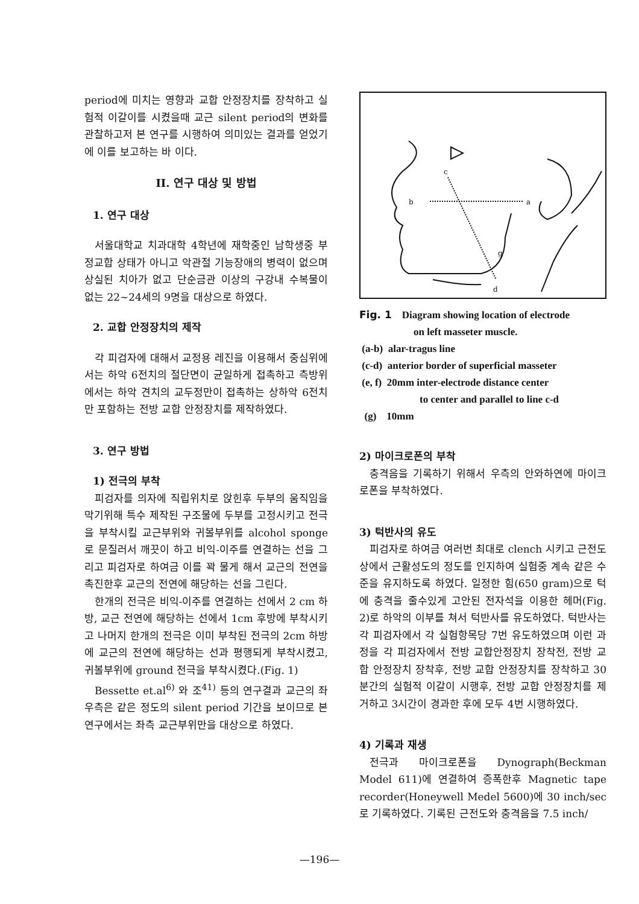period에 미치는 영향과 교합 안정장치를 장착하고 실험적 이갈이를 시켰을때 교근 silent period의 변화를 관찰하고저 본 연구를 시행하여 의미있는 결과를 얻었기에 이를 보고하는 바 이다.
II. 연구 대상 및 방법
1. 연구 대상
서울대학교 치과대학 4학년에 재학중인 남학생중 부정교합 상태가 아니고 악관절 기능장애의 병력이 없으며 상실된 치아가 없고 단순금관 이상의 구강내 수복물이 없는 22~24세의 9명을 대상으로 하였다.
2. 교합 안정장치의 제작
각 피검자에 대해서 교정용 레진을 이용해서 중심위에서는 하악 6전치의 절단면이 균일하게 접촉하고 측방위에서는 하악 견치의 교두정만이 접촉하는 상하악 6전치만 포함하는 전방 교합 안정장치를 제작하였다.
3. 연구 방법
1) 전극의 부착
피검자를 의자에 직립위치로 앉힌후 두부의 움직임을 막기위해 특수 제작된 구조물에 두부를 고정시키고 전극을 부착시킬 교근부위와 귀볼부위를 alcohol sponge로 문질러서 깨끗이 하고 비익-이주를 연결하는 선을 그리고 피검자로 하여금 이를 꽉 물게 해서 교근의 전연을 촉진한후 교근의 전연에 해당하는 선을 그린다.
한개의 전극은 비익-이주를 연결하는 선에서 2 cm 하방, 교근 전연에 해당하는 선에서 1cm 후방에 부착시키고 나머지 한개의 전극은 이미 부착된 전극의 2cm 하방에 교근의 전연에 해당하는 선과 평행되게 부착시켰고, 귀볼부위에 ground 전극을 부착시켰다.(Fig. 1)
Bessette et.al<sup>6)</sup> 와 조<sup>41)</sup> 등의 연구결과 교근의 좌우측은 같은 정도의 silent period 기간을 보이므로 본 연구에서는 좌측 교근부위만을 대상으로 하였다.
c
b
a
d
g
Fig. 1 Diagram showing location of electrode
on left masseter muscle.
(a-b) alar-tragus line
(c-d) anterior border of superficial masseter
(e, f) 20mm inter-electrode distance center
to center and parallel to line c-d
(g) 10mm
2) 마이크로폰의 부착
충격음을 기록하기 위해서 우측의 안와하연에 마이크로폰을 부착하였다.
3) 턱반사의 유도
피검자로 하여금 여러번 최대로 clench 시키고 근전도 상에서 근활성도의 정도를 인지하여 실험중 계속 같은 수준을 유지하도록 하였다. 일정한 힘(650 gram)으로 턱에 충격을 줄수있게 고안된 전자석을 이용한 헤머(Fig. 2)로 하악의 이부를 쳐서 턱반사를 유도하였다. 턱반사는 각 피검자에서 각 실험항목당 7번 유도하였으며 이런 과정을 각 피검자에서 전방 교합안정장치 장착전, 전방 교합 안정장치 장착후, 전방 교합 안정장치를 장착하고 30분간의 실험적 이갈이 시행후, 전방 교합 안정장치를 제거하고 3시간이 경과한 후에 모두 4번 시행하였다.
4) 기록과 재생
전극과 마이크로폰을 Dynograph(Beckman Model 611)에 연결하여 증폭한후 Magnetic tape recorder(Honeywell Medel 5600)에 30 inch/sec로 기록하였다. 기록된 근전도와 충격음을 7.5 inch/
—196—